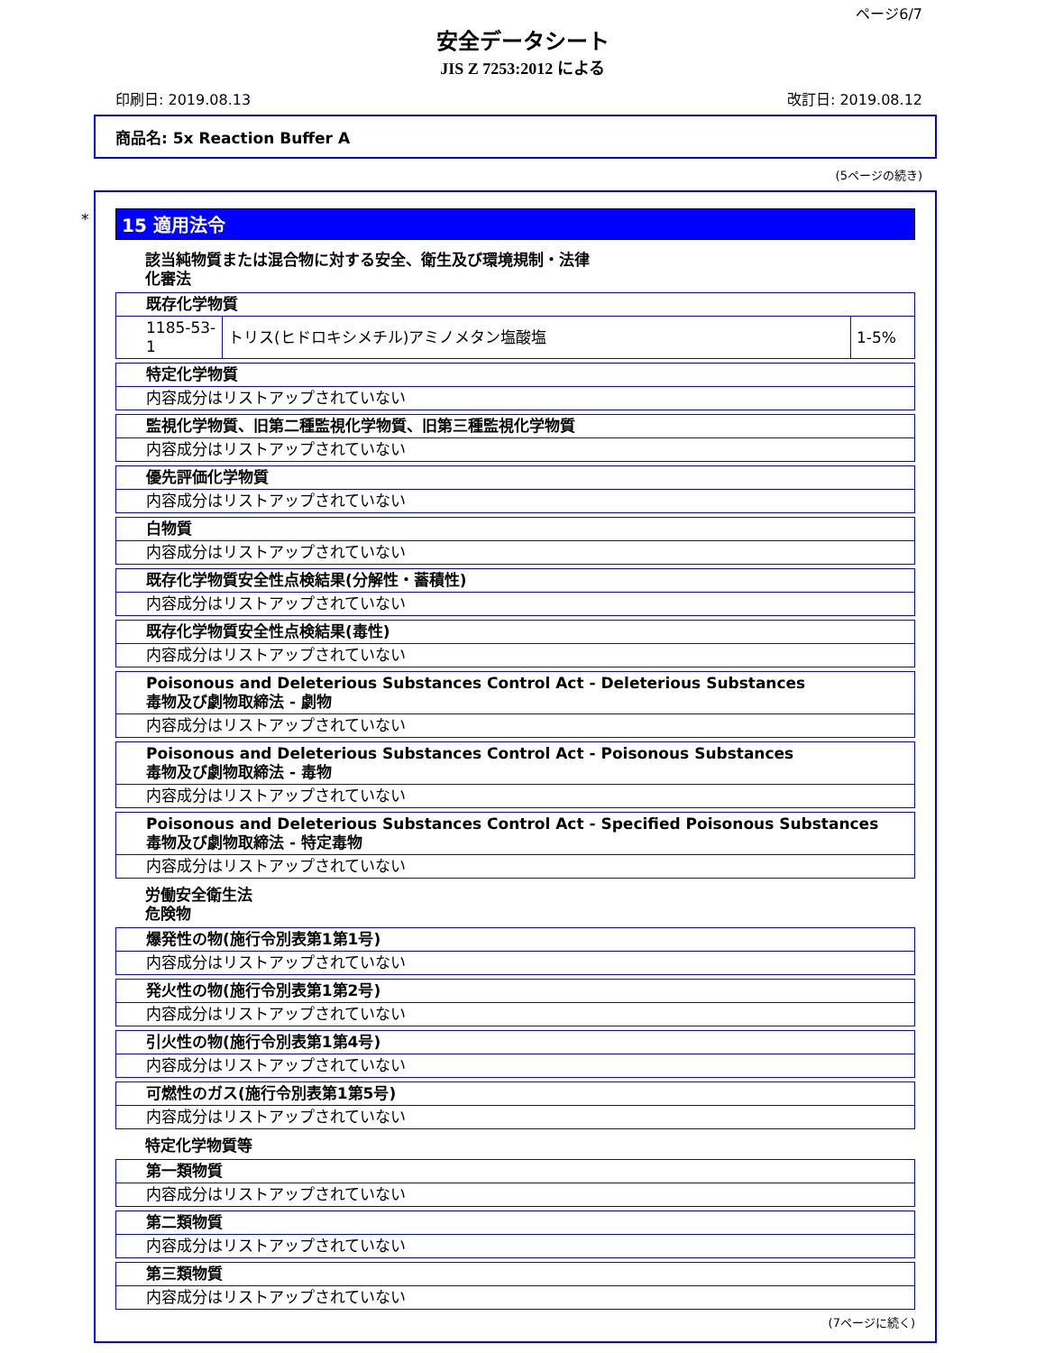ページ6/7
安全データシート
JIS Z 7253:2012 による
印刷日: 2019.08.13 改訂日: 2019.08.12
商品名: 5x Reaction Buffer A
(5ページの続き)
*
15 適用法令
該当純物質または混合物に対する安全、衛生及び環境規制・法律
化審法
| 既存化学物質 | | |
| 1185-53-1 | トリス(ヒドロキシメチル)アミノメタン塩酸塩 | 1-5% |
| 特定化学物質 |
| 内容成分はリストアップされていない |
| 監視化学物質、旧第二種監視化学物質、旧第三種監視化学物質 |
| 内容成分はリストアップされていない |
| 優先評価化学物質 |
| 内容成分はリストアップされていない |
| 白物質 |
| 内容成分はリストアップされていない |
| 既存化学物質安全性点検結果(分解性・蓄積性) |
| 内容成分はリストアップされていない |
| 既存化学物質安全性点検結果(毒性) |
| 内容成分はリストアップされていない |
| Poisonous and Deleterious Substances Control Act - Deleterious Substances 毒物及び劇物取締法 - 劇物 |
| 内容成分はリストアップされていない |
| Poisonous and Deleterious Substances Control Act - Poisonous Substances 毒物及び劇物取締法 - 毒物 |
| 内容成分はリストアップされていない |
| Poisonous and Deleterious Substances Control Act - Specified Poisonous Substances 毒物及び劇物取締法 - 特定毒物 |
| 内容成分はリストアップされていない |
労働安全衛生法
危険物
| 爆発性の物(施行令別表第1第1号) |
| 内容成分はリストアップされていない |
| 発火性の物(施行令別表第1第2号) |
| 内容成分はリストアップされていない |
| 引火性の物(施行令別表第1第4号) |
| 内容成分はリストアップされていない |
| 可燃性のガス(施行令別表第1第5号) |
| 内容成分はリストアップされていない |
特定化学物質等
| 第一類物質 |
| 内容成分はリストアップされていない |
| 第二類物質 |
| 内容成分はリストアップされていない |
| 第三類物質 |
| 内容成分はリストアップされていない |
(7ページに続く)